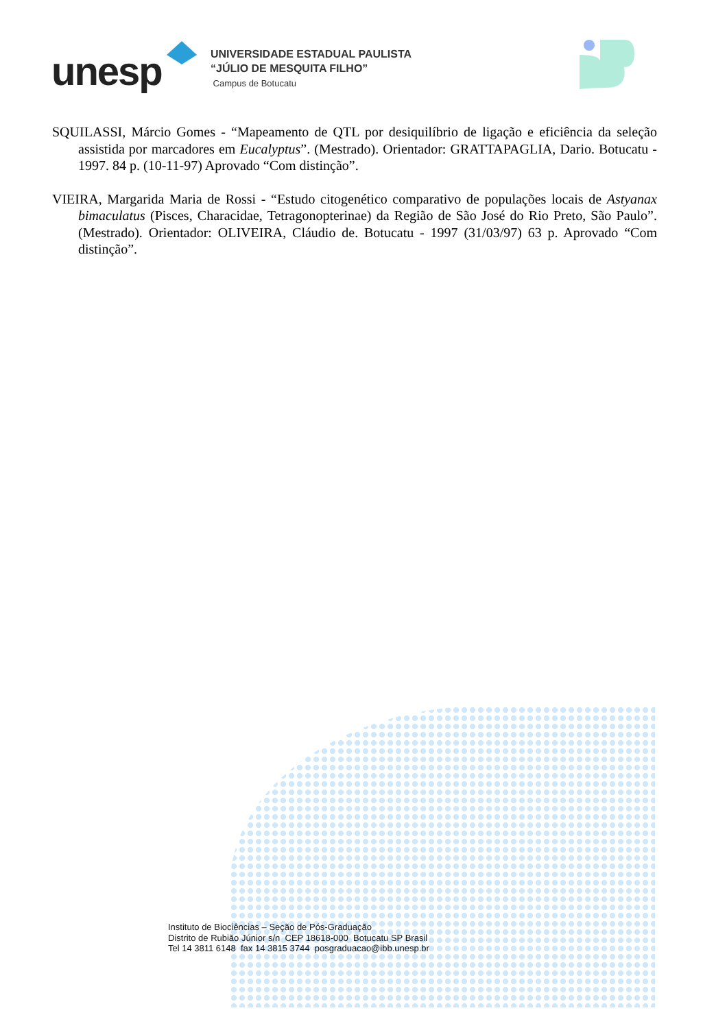unesp
UNIVERSIDADE ESTADUAL PAULISTA
“JÚLIO DE MESQUITA FILHO”
Campus de Botucatu
SQUILASSI, Márcio Gomes - “Mapeamento de QTL por desiquilíbrio de ligação e eficiência da seleção assistida por marcadores em Eucalyptus”. (Mestrado). Orientador: GRATTAPAGLIA, Dario. Botucatu - 1997. 84 p. (10-11-97) Aprovado “Com distinção”.
VIEIRA, Margarida Maria de Rossi - “Estudo citogenético comparativo de populações locais de Astyanax bimaculatus (Pisces, Characidae, Tetragonopterinae) da Região de São José do Rio Preto, São Paulo”. (Mestrado). Orientador: OLIVEIRA, Cláudio de. Botucatu - 1997 (31/03/97) 63 p. Aprovado “Com distinção”.
Instituto de Biociências – Seção de Pós-Graduação
Distrito de Rubião Júnior s/n CEP 18618-000 Botucatu SP Brasil
Tel 14 3811 6148 fax 14 3815 3744 posgraduacao@ibb.unesp.br